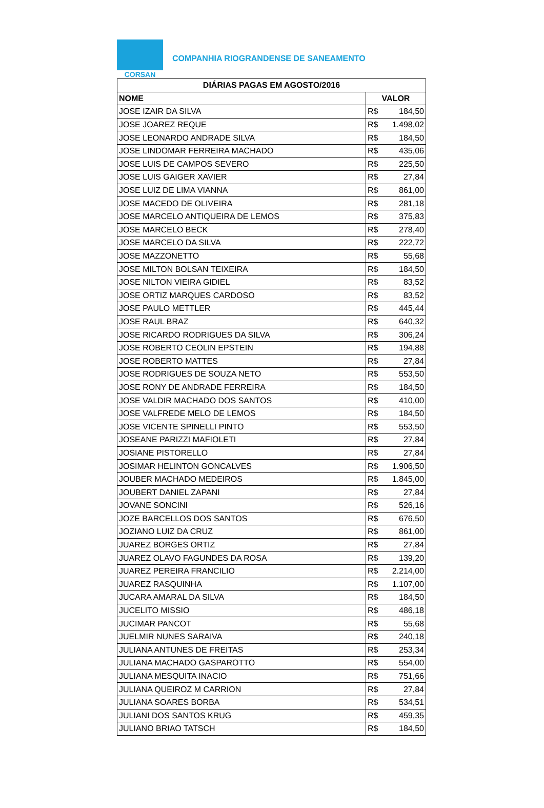CORSAN
COMPANHIA RIOGRANDENSE DE SANEAMENTO
| DIÁRIAS PAGAS EM AGOSTO/2016 | |
| --- | --- |
| NOME | VALOR |
| JOSE IZAIR DA SILVA | R$ 184,50 |
| JOSE JOAREZ REQUE | R$ 1.498,02 |
| JOSE LEONARDO ANDRADE SILVA | R$ 184,50 |
| JOSE LINDOMAR FERREIRA MACHADO | R$ 435,06 |
| JOSE LUIS DE CAMPOS SEVERO | R$ 225,50 |
| JOSE LUIS GAIGER XAVIER | R$ 27,84 |
| JOSE LUIZ DE LIMA VIANNA | R$ 861,00 |
| JOSE MACEDO DE OLIVEIRA | R$ 281,18 |
| JOSE MARCELO ANTIQUEIRA DE LEMOS | R$ 375,83 |
| JOSE MARCELO BECK | R$ 278,40 |
| JOSE MARCELO DA SILVA | R$ 222,72 |
| JOSE MAZZONETTO | R$ 55,68 |
| JOSE MILTON BOLSAN TEIXEIRA | R$ 184,50 |
| JOSE NILTON VIEIRA GIDIEL | R$ 83,52 |
| JOSE ORTIZ MARQUES CARDOSO | R$ 83,52 |
| JOSE PAULO METTLER | R$ 445,44 |
| JOSE RAUL BRAZ | R$ 640,32 |
| JOSE RICARDO RODRIGUES DA SILVA | R$ 306,24 |
| JOSE ROBERTO CEOLIN EPSTEIN | R$ 194,88 |
| JOSE ROBERTO MATTES | R$ 27,84 |
| JOSE RODRIGUES DE SOUZA NETO | R$ 553,50 |
| JOSE RONY DE ANDRADE FERREIRA | R$ 184,50 |
| JOSE VALDIR MACHADO DOS SANTOS | R$ 410,00 |
| JOSE VALFREDE MELO DE LEMOS | R$ 184,50 |
| JOSE VICENTE SPINELLI PINTO | R$ 553,50 |
| JOSEANE PARIZZI MAFIOLETI | R$ 27,84 |
| JOSIANE PISTORELLO | R$ 27,84 |
| JOSIMAR HELINTON GONCALVES | R$ 1.906,50 |
| JOUBER MACHADO MEDEIROS | R$ 1.845,00 |
| JOUBERT DANIEL ZAPANI | R$ 27,84 |
| JOVANE SONCINI | R$ 526,16 |
| JOZE BARCELLOS DOS SANTOS | R$ 676,50 |
| JOZIANO LUIZ DA CRUZ | R$ 861,00 |
| JUAREZ BORGES ORTIZ | R$ 27,84 |
| JUAREZ OLAVO FAGUNDES DA ROSA | R$ 139,20 |
| JUAREZ PEREIRA FRANCILIO | R$ 2.214,00 |
| JUAREZ RASQUINHA | R$ 1.107,00 |
| JUCARA AMARAL DA SILVA | R$ 184,50 |
| JUCELITO MISSIO | R$ 486,18 |
| JUCIMAR PANCOT | R$ 55,68 |
| JUELMIR NUNES SARAIVA | R$ 240,18 |
| JULIANA ANTUNES DE FREITAS | R$ 253,34 |
| JULIANA MACHADO GASPAROTTO | R$ 554,00 |
| JULIANA MESQUITA INACIO | R$ 751,66 |
| JULIANA QUEIROZ M CARRION | R$ 27,84 |
| JULIANA SOARES BORBA | R$ 534,51 |
| JULIANI DOS SANTOS KRUG | R$ 459,35 |
| JULIANO BRIAO TATSCH | R$ 184,50 |